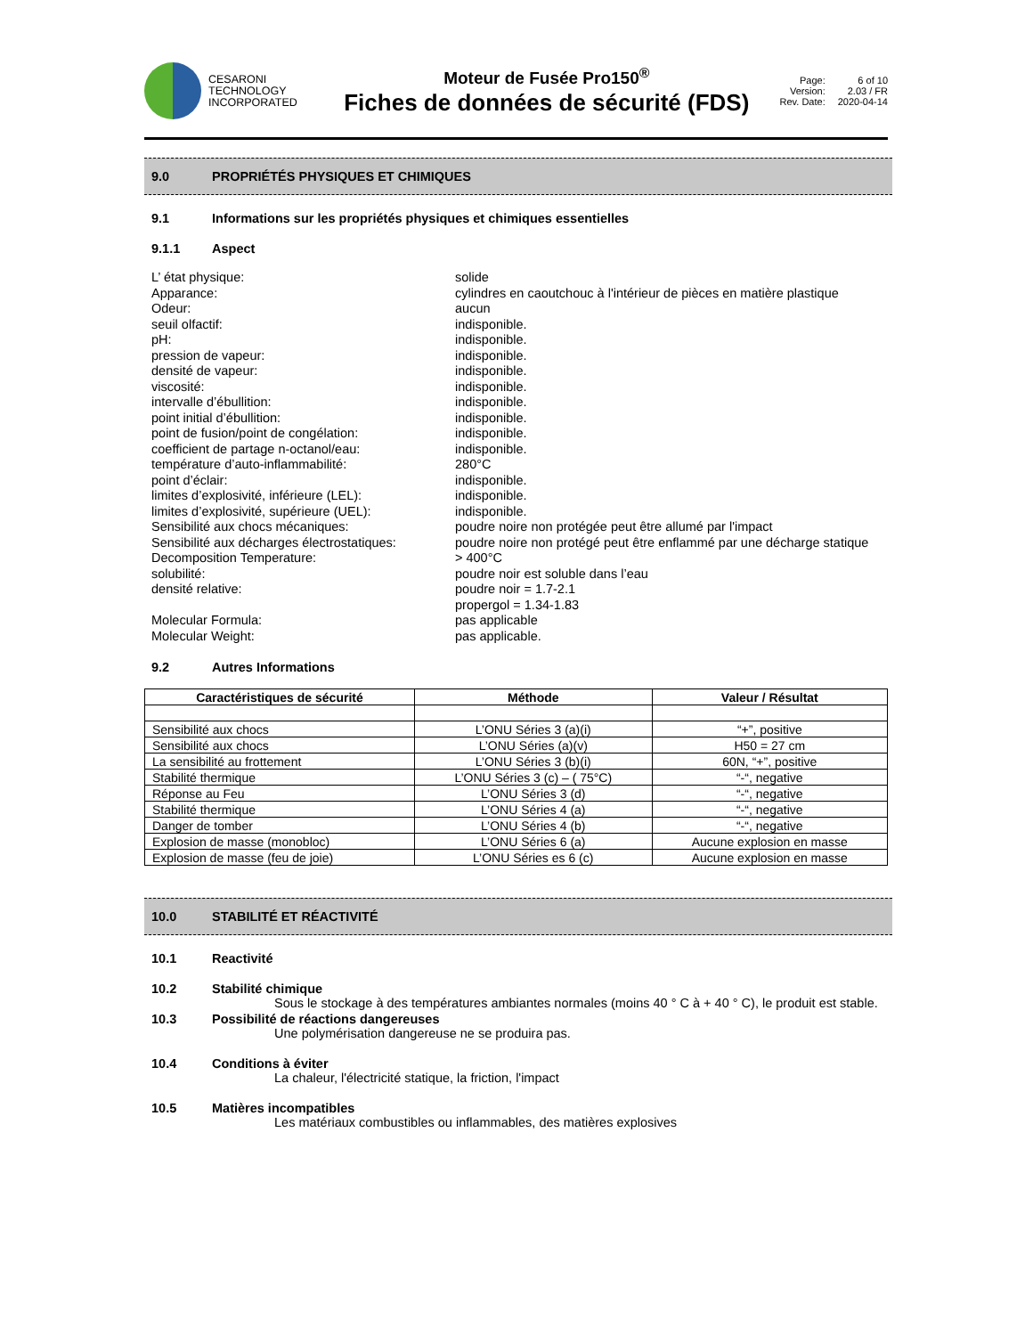CESARONI
TECHNOLOGY
INCORPORATED
Moteur de Fusée Pro150<sup>®</sup>
Fiches de données de sécurité (FDS)
Page: 6 of 10 Version: 2.03 / FR Rev. Date: 2020-04-14
9.0 PROPRIÉTÉS PHYSIQUES ET CHIMIQUES
9.1 Informations sur les propriétés physiques et chimiques essentielles
9.1.1 Aspect
L’ état physique:
solide
Apparance:
cylindres en caoutchouc à l'intérieur de pièces en matière plastique
Odeur:
aucun
seuil olfactif:
indisponible.
pH:
indisponible.
pression de vapeur:
indisponible.
densité de vapeur:
indisponible.
viscosité:
indisponible.
intervalle d’ébullition:
indisponible.
point initial d’ébullition:
indisponible.
point de fusion/point de congélation:
indisponible.
coefficient de partage n-octanol/eau:
indisponible.
température d’auto-inflammabilité:
280°C
point d’éclair:
indisponible.
limites d’explosivité, inférieure (LEL):
indisponible.
limites d’explosivité, supérieure (UEL):
indisponible.
Sensibilité aux chocs mécaniques:
poudre noire non protégée peut être allumé par l'impact
Sensibilité aux décharges électrostatiques:
poudre noire non protégé peut être enflammé par une décharge statique
Decomposition Temperature:
> 400°C
solubilité:
poudre noir est soluble dans l’eau
densité relative:
poudre noir = 1.7-2.1
propergol = 1.34-1.83
Molecular Formula:
pas applicable
Molecular Weight:
pas applicable.
9.2 Autres Informations
| Caractéristiques de sécurité | Méthode | Valeur / Résultat |
| --- | --- | --- |
| Sensibilité aux chocs | L’ONU Séries 3 (a)(i) | “+”, positive |
| Sensibilité aux chocs | L’ONU Séries (a)(v) | H50 = 27 cm |
| La sensibilité au frottement | L’ONU Séries 3 (b)(i) | 60N, “+”, positive |
| Stabilité thermique | L’ONU Séries 3 (c) – ( 75°C) | “-“, negative |
| Réponse au Feu | L’ONU Séries 3 (d) | “-“, negative |
| Stabilité thermique | L’ONU Séries 4 (a) | “-“, negative |
| Danger de tomber | L’ONU Séries 4 (b) | “-“, negative |
| Explosion de masse (monobloc) | L’ONU Séries 6 (a) | Aucune explosion en masse |
| Explosion de masse (feu de joie) | L’ONU Séries es 6 (c) | Aucune explosion en masse |
10.0 STABILITÉ ET RÉACTIVITÉ
10.1 Reactivité
10.2 Stabilité chimique
Sous le stockage à des températures ambiantes normales (moins 40 ° C à + 40 ° C), le produit est stable.
10.3 Possibilité de réactions dangereuses
Une polymérisation dangereuse ne se produira pas.
10.4 Conditions à éviter
La chaleur, l'électricité statique, la friction, l'impact
10.5 Matières incompatibles
Les matériaux combustibles ou inflammables, des matières explosives